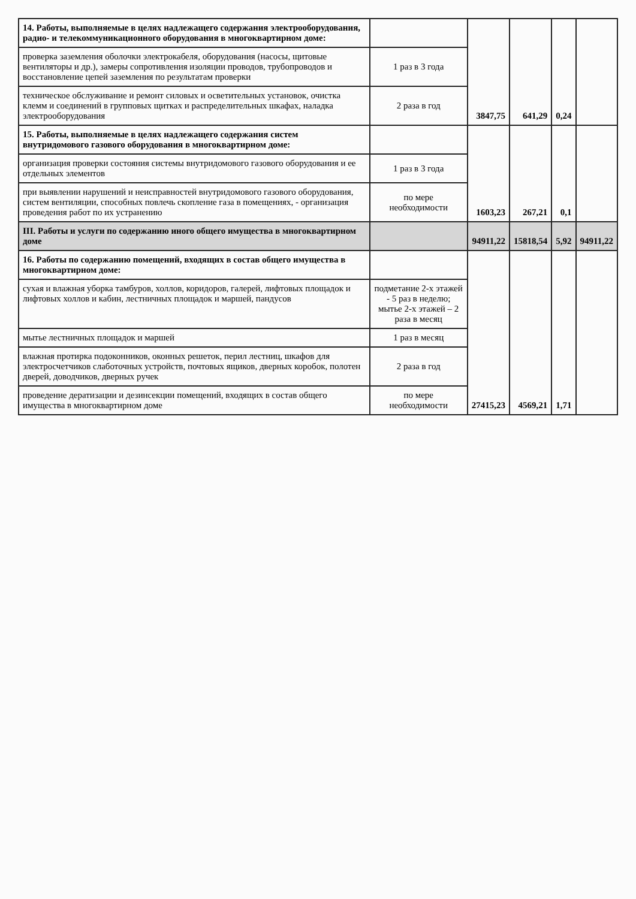| 14. Работы, выполняемые в целях надлежащего содержания электрооборудования, радио- и телекоммуникационного оборудования в многоквартирном доме: | | 3847,75 | 641,29 | 0,24 | |
| проверка заземления оболочки электрокабеля, оборудования (насосы, щитовые вентиляторы и др.), замеры сопротивления изоляции проводов, трубопроводов и восстановление цепей заземления по результатам проверки | 1 раз в 3 года | | | | |
| техническое обслуживание и ремонт силовых и осветительных установок, очистка клемм и соединений в групповых щитках и распределительных шкафах, наладка электрооборудования | 2 раза в год | | | | |
| 15. Работы, выполняемые в целях надлежащего содержания систем внутридомового газового оборудования в многоквартирном доме: | | 1603,23 | 267,21 | 0,1 | |
| организация проверки состояния системы внутридомового газового оборудования и ее отдельных элементов | 1 раз в 3 года | | | | |
| при выявлении нарушений и неисправностей внутридомового газового оборудования, систем вентиляции, способных повлечь скопление газа в помещениях, - организация проведения работ по их устранению | по мере необходимости | | | | |
| III. Работы и услуги по содержанию иного общего имущества в многоквартирном доме | | 94911,22 | 15818,54 | 5,92 | 94911,22 |
| 16. Работы по содержанию помещений, входящих в состав общего имущества в многоквартирном доме: | | 27415,23 | 4569,21 | 1,71 | |
| сухая и влажная уборка тамбуров, холлов, коридоров, галерей, лифтовых площадок и лифтовых холлов и кабин, лестничных площадок и маршей, пандусов | подметание 2-х этажей - 5 раз в неделю; мытье 2-х этажей – 2 раза в месяц | | | | |
| мытье лестничных площадок и маршей | 1 раз в месяц | | | | |
| влажная протирка подоконников, оконных решеток, перил лестниц, шкафов для электросчетчиков слаботочных устройств, почтовых ящиков, дверных коробок, полотен дверей, доводчиков, дверных ручек | 2 раза в год | | | | |
| проведение дератизации и дезинсекции помещений, входящих в состав общего имущества в многоквартирном доме | по мере необходимости | | | | |